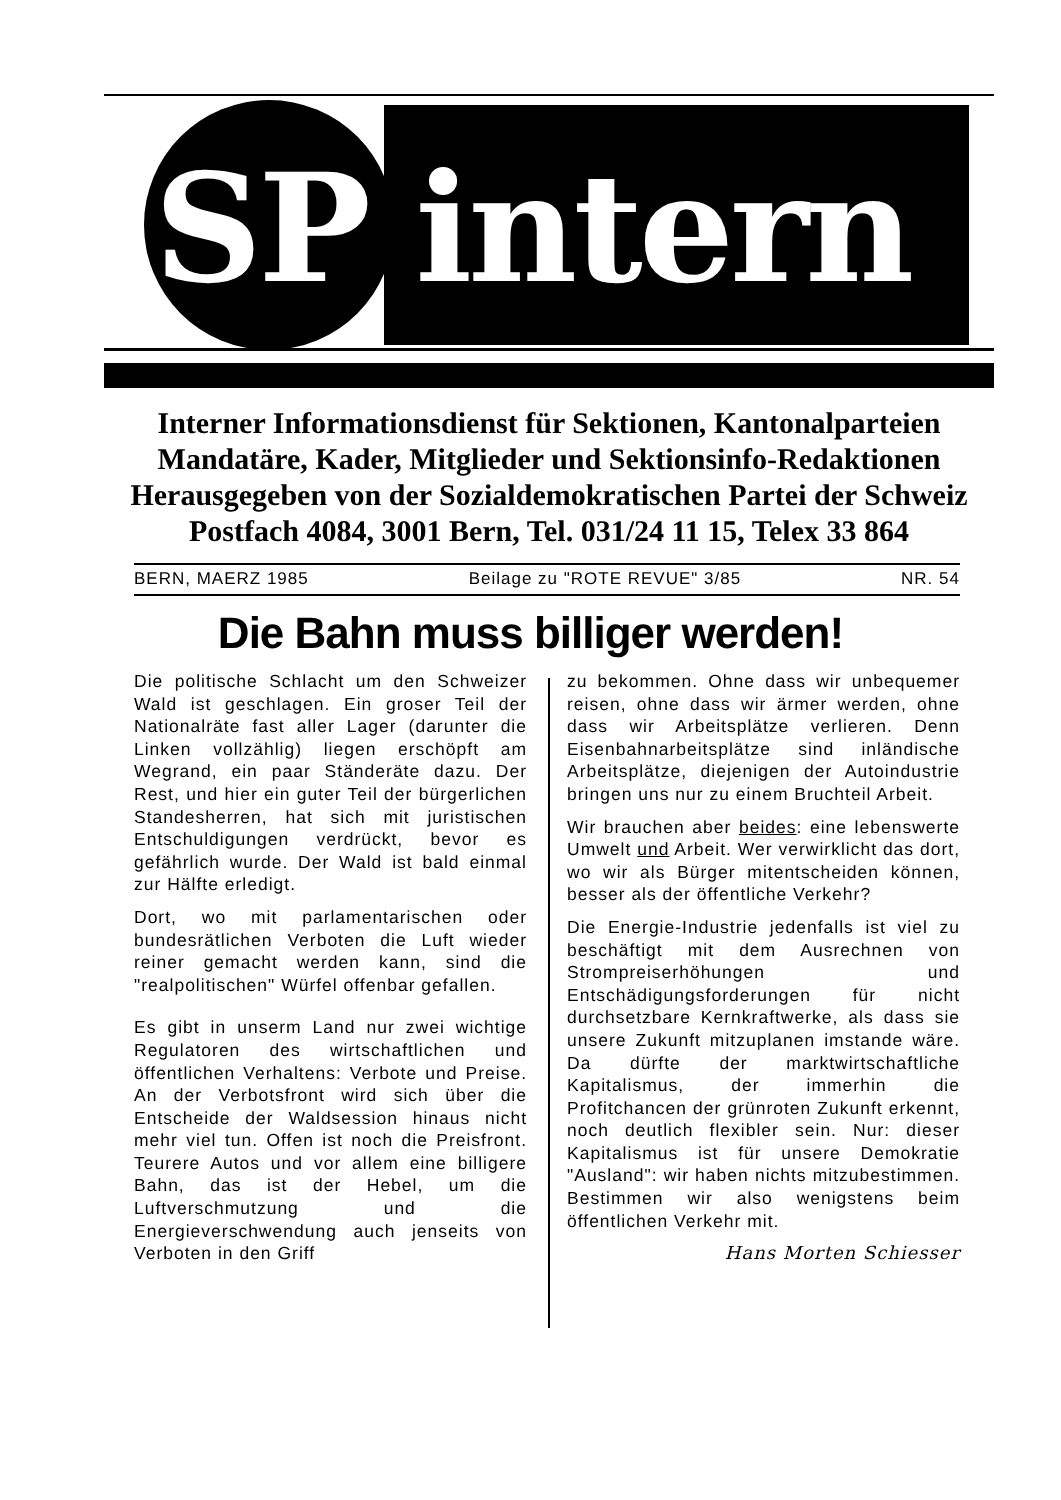SP intern
Interner Informationsdienst für Sektionen, Kantonalparteien
Mandatäre, Kader, Mitglieder und Sektionsinfo-Redaktionen
Herausgegeben von der Sozialdemokratischen Partei der Schweiz
Postfach 4084, 3001 Bern, Tel. 031/24 11 15, Telex 33 864
BERN, MAERZ 1985 Beilage zu "ROTE REVUE" 3/85 NR. 54
Die Bahn muss billiger werden!
Die politische Schlacht um den Schweizer Wald ist geschlagen. Ein groser Teil der Nationalräte fast aller Lager (darunter die Linken vollzählig) liegen erschöpft am Wegrand, ein paar Ständeräte dazu. Der Rest, und hier ein guter Teil der bürgerlichen Standesherren, hat sich mit juristischen Entschuldigungen verdrückt, bevor es gefährlich wurde. Der Wald ist bald einmal zur Hälfte erledigt.
Dort, wo mit parlamentarischen oder bundesrätlichen Verboten die Luft wieder reiner gemacht werden kann, sind die "realpolitischen" Würfel offenbar gefallen.
Es gibt in unserm Land nur zwei wichtige Regulatoren des wirtschaftlichen und öffentlichen Verhaltens: Verbote und Preise. An der Verbotsfront wird sich über die Entscheide der Waldsession hinaus nicht mehr viel tun. Offen ist noch die Preisfront. Teurere Autos und vor allem eine billigere Bahn, das ist der Hebel, um die Luftverschmutzung und die Energieverschwendung auch jenseits von Verboten in den Griff
zu bekommen. Ohne dass wir unbequemer reisen, ohne dass wir ärmer werden, ohne dass wir Arbeitsplätze verlieren. Denn Eisenbahnarbeitsplätze sind inländische Arbeitsplätze, diejenigen der Autoindustrie bringen uns nur zu einem Bruchteil Arbeit.
Wir brauchen aber beides: eine lebenswerte Umwelt und Arbeit. Wer verwirklicht das dort, wo wir als Bürger mitentscheiden können, besser als der öffentliche Verkehr?
Die Energie-Industrie jedenfalls ist viel zu beschäftigt mit dem Ausrechnen von Strompreiserhöhungen und Entschädigungsforderungen für nicht durchsetzbare Kernkraftwerke, als dass sie unsere Zukunft mitzuplanen imstande wäre. Da dürfte der marktwirtschaftliche Kapitalismus, der immerhin die Profitchancen der grünroten Zukunft erkennt, noch deutlich flexibler sein. Nur: dieser Kapitalismus ist für unsere Demokratie "Ausland": wir haben nichts mitzubestimmen. Bestimmen wir also wenigstens beim öffentlichen Verkehr mit.
Hans Morten Schiesser